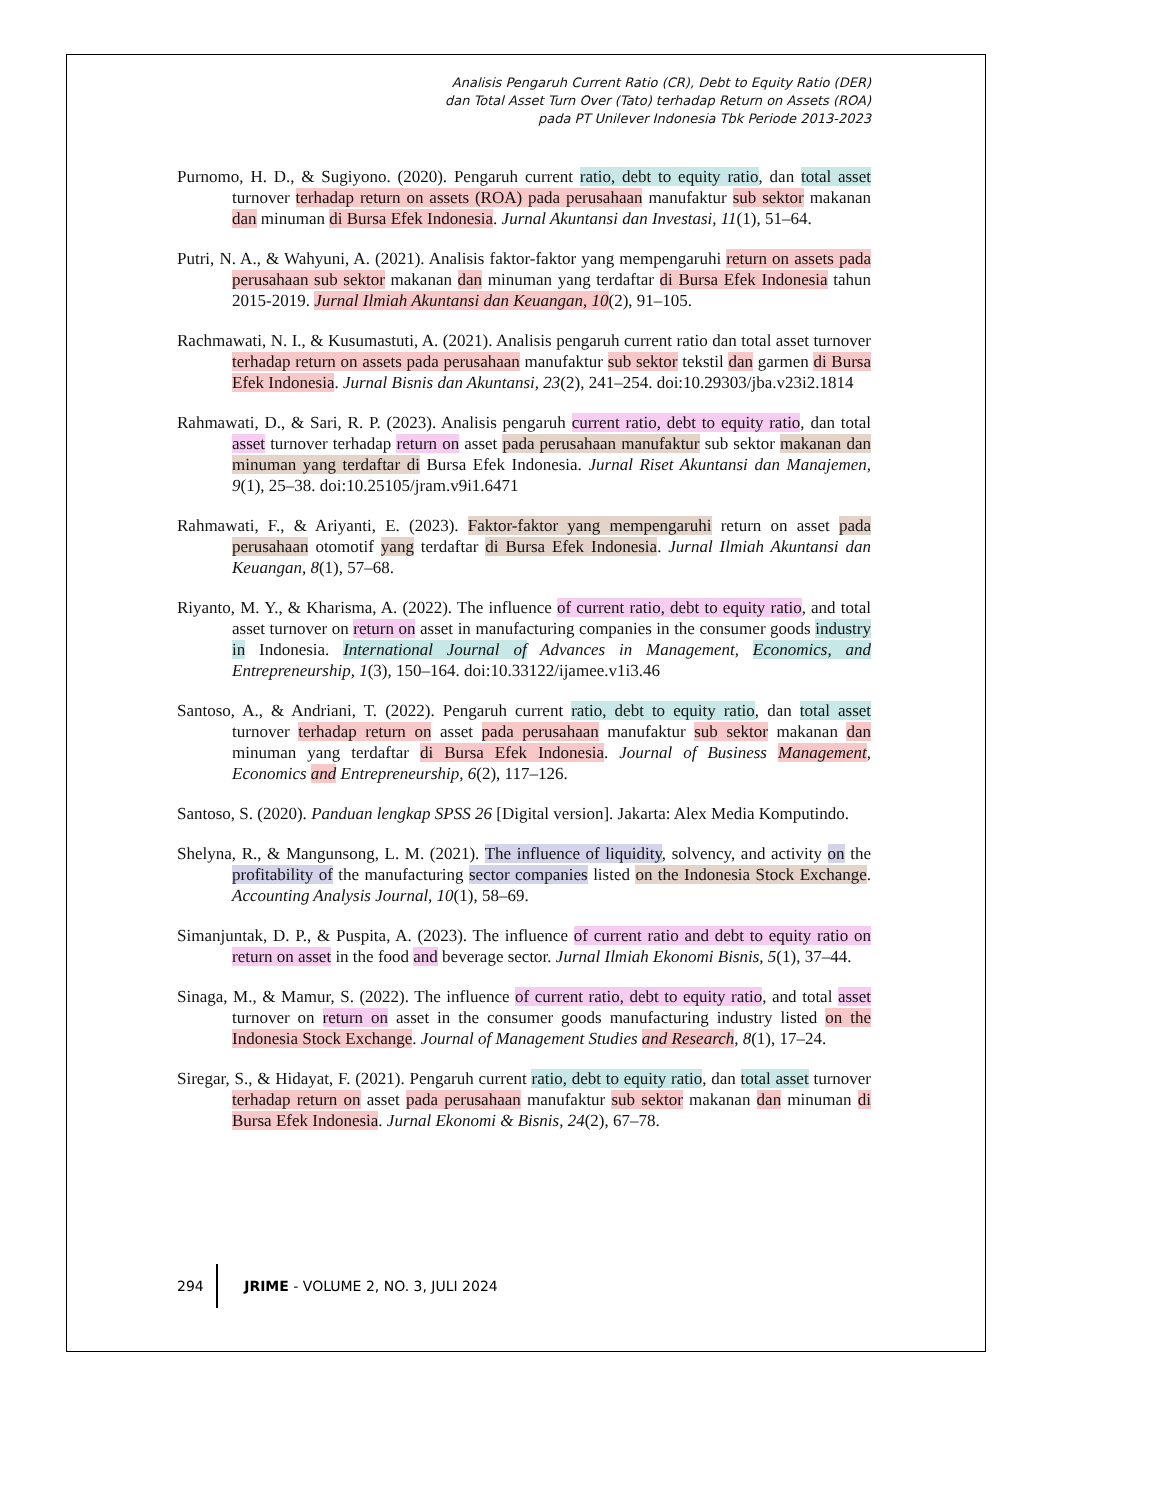Analisis Pengaruh Current Ratio (CR), Debt to Equity Ratio (DER)
dan Total Asset Turn Over (Tato) terhadap Return on Assets (ROA)
pada PT Unilever Indonesia Tbk Periode 2013-2023
Purnomo, H. D., & Sugiyono. (2020). Pengaruh current ratio, debt to equity ratio, dan total asset turnover terhadap return on assets (ROA) pada perusahaan manufaktur sub sektor makanan dan minuman di Bursa Efek Indonesia. Jurnal Akuntansi dan Investasi, 11(1), 51–64.
Putri, N. A., & Wahyuni, A. (2021). Analisis faktor-faktor yang mempengaruhi return on assets pada perusahaan sub sektor makanan dan minuman yang terdaftar di Bursa Efek Indonesia tahun 2015-2019. Jurnal Ilmiah Akuntansi dan Keuangan, 10(2), 91–105.
Rachmawati, N. I., & Kusumastuti, A. (2021). Analisis pengaruh current ratio dan total asset turnover terhadap return on assets pada perusahaan manufaktur sub sektor tekstil dan garmen di Bursa Efek Indonesia. Jurnal Bisnis dan Akuntansi, 23(2), 241–254. doi:10.29303/jba.v23i2.1814
Rahmawati, D., & Sari, R. P. (2023). Analisis pengaruh current ratio, debt to equity ratio, dan total asset turnover terhadap return on asset pada perusahaan manufaktur sub sektor makanan dan minuman yang terdaftar di Bursa Efek Indonesia. Jurnal Riset Akuntansi dan Manajemen, 9(1), 25–38. doi:10.25105/jram.v9i1.6471
Rahmawati, F., & Ariyanti, E. (2023). Faktor-faktor yang mempengaruhi return on asset pada perusahaan otomotif yang terdaftar di Bursa Efek Indonesia. Jurnal Ilmiah Akuntansi dan Keuangan, 8(1), 57–68.
Riyanto, M. Y., & Kharisma, A. (2022). The influence of current ratio, debt to equity ratio, and total asset turnover on return on asset in manufacturing companies in the consumer goods industry in Indonesia. International Journal of Advances in Management, Economics, and Entrepreneurship, 1(3), 150–164. doi:10.33122/ijamee.v1i3.46
Santoso, A., & Andriani, T. (2022). Pengaruh current ratio, debt to equity ratio, dan total asset turnover terhadap return on asset pada perusahaan manufaktur sub sektor makanan dan minuman yang terdaftar di Bursa Efek Indonesia. Journal of Business Management, Economics and Entrepreneurship, 6(2), 117–126.
Santoso, S. (2020). Panduan lengkap SPSS 26 [Digital version]. Jakarta: Alex Media Komputindo.
Shelyna, R., & Mangunsong, L. M. (2021). The influence of liquidity, solvency, and activity on the profitability of the manufacturing sector companies listed on the Indonesia Stock Exchange. Accounting Analysis Journal, 10(1), 58–69.
Simanjuntak, D. P., & Puspita, A. (2023). The influence of current ratio and debt to equity ratio on return on asset in the food and beverage sector. Jurnal Ilmiah Ekonomi Bisnis, 5(1), 37–44.
Sinaga, M., & Mamur, S. (2022). The influence of current ratio, debt to equity ratio, and total asset turnover on return on asset in the consumer goods manufacturing industry listed on the Indonesia Stock Exchange. Journal of Management Studies and Research, 8(1), 17–24.
Siregar, S., & Hidayat, F. (2021). Pengaruh current ratio, debt to equity ratio, dan total asset turnover terhadap return on asset pada perusahaan manufaktur sub sektor makanan dan minuman di Bursa Efek Indonesia. Jurnal Ekonomi & Bisnis, 24(2), 67–78.
294 JRIME - VOLUME 2, NO. 3, JULI 2024